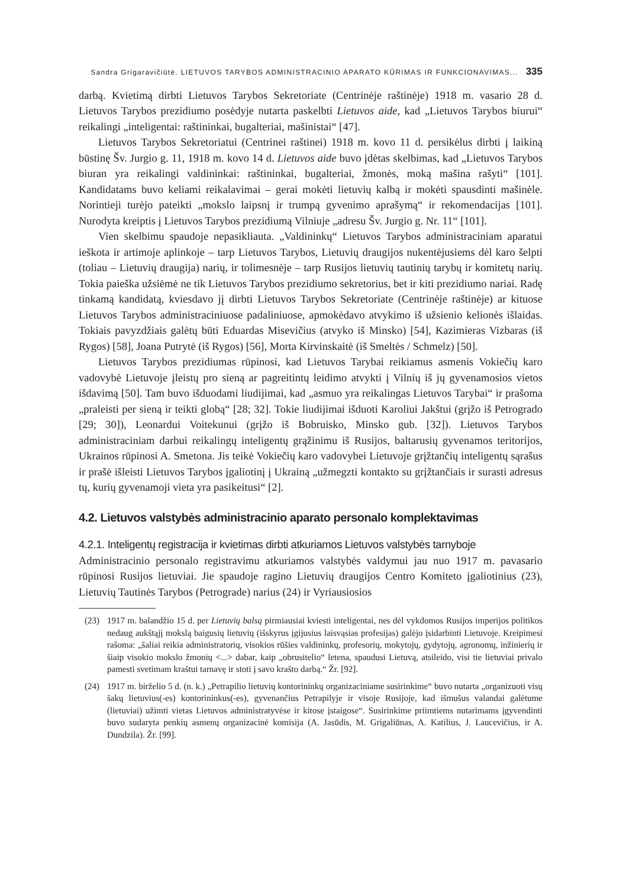Sandra Grigaravičiūtė. LIETUVOS TARYBOS ADMINISTRACINIO APARATO KŪRIMAS IR FUNKCIONAVIMAS... 335
darbą. Kvietimą dirbti Lietuvos Tarybos Sekretoriate (Centrinėje raštinėje) 1918 m. vasario 28 d. Lietuvos Tarybos prezidiumo posėdyje nutarta paskelbti Lietuvos aide, kad „Lietuvos Tarybos biurui“ reikalingi „inteligentai: raštininkai, bugalteriai, mašinistai“ [47].
Lietuvos Tarybos Sekretoriatui (Centrinei raštinei) 1918 m. kovo 11 d. persikėlus dirbti į laikiną būstinę Šv. Jurgio g. 11, 1918 m. kovo 14 d. Lietuvos aide buvo įdėtas skelbimas, kad „Lietuvos Tarybos biuran yra reikalingi valdininkai: raštininkai, bugalteriai, žmonės, moką mašina rašyti“ [101]. Kandidatams buvo keliami reikalavimai – gerai mokėti lietuvių kalbą ir mokėti spausdinti mašinėle. Norintieji turėjo pateikti „mokslo laipsnį ir trumpą gyvenimo aprašymą“ ir rekomendacijas [101]. Nurodyta kreiptis į Lietuvos Tarybos prezidiumą Vilniuje „adresu Šv. Jurgio g. Nr. 11“ [101].
Vien skelbimu spaudoje nepasikliauta. „Valdininkų“ Lietuvos Tarybos administraciniam aparatui ieškota ir artimoje aplinkoje – tarp Lietuvos Tarybos, Lietuvių draugijos nukentėjusiems dėl karo šelpti (toliau – Lietuvių draugija) narių, ir tolimesnėje – tarp Rusijos lietuvių tautinių tarybų ir komitetų narių. Tokia paieška užsiėmė ne tik Lietuvos Tarybos prezidiumo sekretorius, bet ir kiti prezidiumo nariai. Radę tinkamą kandidatą, kviesdavo jį dirbti Lietuvos Tarybos Sekretoriate (Centrinėje raštinėje) ar kituose Lietuvos Tarybos administraciniuose padaliniuose, apmokėdavo atvykimo iš užsienio kelionės išlaidas. Tokiais pavyzdžiais galėtų būti Eduardas Misevičius (atvyko iš Minsko) [54], Kazimieras Vizbaras (iš Rygos) [58], Joana Putrytė (iš Rygos) [56], Morta Kirvinskaitė (iš Smeltės / Schmelz) [50].
Lietuvos Tarybos prezidiumas rūpinosi, kad Lietuvos Tarybai reikiamus asmenis Vokiečių karo vadovybė Lietuvoje įleistų pro sieną ar pagreitintų leidimo atvykti į Vilnių iš jų gyvenamosios vietos išdavimą [50]. Tam buvo išduodami liudijimai, kad „asmuo yra reikalingas Lietuvos Tarybai“ ir prašoma „praleisti per sieną ir teikti globą“ [28; 32]. Tokie liudijimai išduoti Karoliui Jakštui (grįžo iš Petrogrado [29; 30]), Leonardui Voitekunui (grįžo iš Bobruisko, Minsko gub. [32]). Lietuvos Tarybos administraciniam darbui reikalingų inteligentų grąžinimu iš Rusijos, baltarusių gyvenamos teritorijos, Ukrainos rūpinosi A. Smetona. Jis teikė Vokiečių karo vadovybei Lietuvoje grįžtančių inteligentų sąrašus ir prašė išleisti Lietuvos Tarybos įgaliotinį į Ukrainą „užmegzti kontakto su grįžtančiais ir surasti adresus tų, kurių gyvenamoji vieta yra pasikeitusi“ [2].
4.2. Lietuvos valstybės administracinio aparato personalo komplektavimas
4.2.1. Inteligentų registracija ir kvietimas dirbti atkuriamos Lietuvos valstybės tarnyboje
Administracinio personalo registravimu atkuriamos valstybės valdymui jau nuo 1917 m. pavasario rūpinosi Rusijos lietuviai. Jie spaudoje ragino Lietuvių draugijos Centro Komiteto įgaliotinius (23), Lietuvių Tautinės Tarybos (Petrograde) narius (24) ir Vyriausiosios
(23) 1917 m. balandžio 15 d. per Lietuvių balsą pirmiausiai kviesti inteligentai, nes dėl vykdomos Rusijos imperijos politikos nedaug aukštąjį mokslą baigusių lietuvių (išskyrus įgijusius laisvąsias profesijas) galėjo įsidarbinti Lietuvoje. Kreipimesi rašoma: „šaliai reikia administratorių, visokios rūšies valdininkų, profesorių, mokytojų, gydytojų, agronomų, inžinierių ir šiaip visokio mokslo žmonių <...> dabar, kaip „obrusitelio“ letena, spaudusi Lietuvą, atsileido, visi tie lietuviai privalo pamesti svetimam kraštui tarnavę ir stoti į savo krašto darbą.“ Žr. [92].
(24) 1917 m. birželio 5 d. (n. k.) „Petrapilio lietuvių kontorininkų organizaciniame susirinkime“ buvo nutarta „organizuoti visų šakų lietuvius(-es) kontorininkus(-es), gyvenančius Petrapilyje ir visoje Rusijoje, kad išmušus valandai galėtume (lietuviai) užimti vietas Lietuvos administratyvėse ir kitose įstaigose“. Susirinkime priimtiems nutarimams įgyvendinti buvo sudaryta penkių asmenų organizacinė komisija (A. Jasūdis, M. Grigaliūnas, A. Katilius, J. Laucevičius, ir A. Dundzila). Žr. [99].